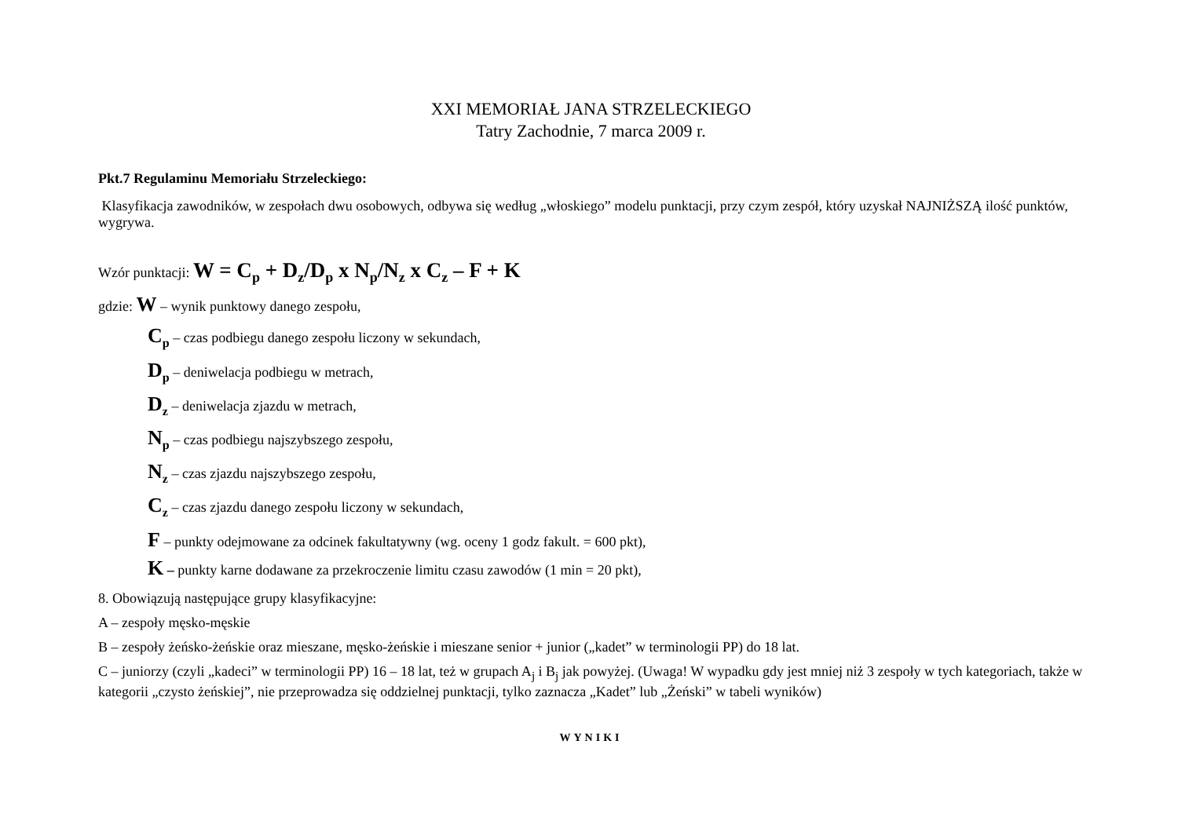XXI MEMORIAŁ JANA STRZELECKIEGO
Tatry Zachodnie, 7 marca 2009 r.
Pkt.7 Regulaminu Memoriału Strzeleckiego:
Klasyfikacja zawodników, w zespołach dwu osobowych, odbywa się według „włoskiego” modelu punktacji, przy czym zespół, który uzyskał NAJNIŻSZĄ ilość punktów, wygrywa.
Wzór punktacji: W = C<sub>p</sub> + D<sub>z</sub>/D<sub>p</sub> x N<sub>p</sub>/N<sub>z</sub> x C<sub>z</sub> – F + K
gdzie: W – wynik punktowy danego zespołu,
C<sub>p</sub> – czas podbiegu danego zespołu liczony w sekundach,
D<sub>p</sub> – deniwelacja podbiegu w metrach,
D<sub>z</sub> – deniwelacja zjazdu w metrach,
N<sub>p</sub> – czas podbiegu najszybszego zespołu,
N<sub>z</sub> – czas zjazdu najszybszego zespołu,
C<sub>z</sub> – czas zjazdu danego zespołu liczony w sekundach,
F – punkty odejmowane za odcinek fakultatywny (wg. oceny 1 godz fakult. = 600 pkt),
K – punkty karne dodawane za przekroczenie limitu czasu zawodów (1 min = 20 pkt),
8. Obowiązują następujące grupy klasyfikacyjne:
A – zespoły męsko-męskie
B – zespoły żeńsko-żeńskie oraz mieszane, męsko-żeńskie i mieszane senior + junior („kadet” w terminologii PP) do 18 lat.
C – juniorzy (czyli „kadeci” w terminologii PP) 16 – 18 lat, też w grupach A<sub>j</sub> i B<sub>j</sub> jak powyżej. (Uwaga! W wypadku gdy jest mniej niż 3 zespoły w tych kategoriach, także w kategorii „czysto żeńskiej”, nie przeprowadza się oddzielnej punktacji, tylko zaznacza „Kadet” lub „Żeński” w tabeli wyników)
WYNIKI